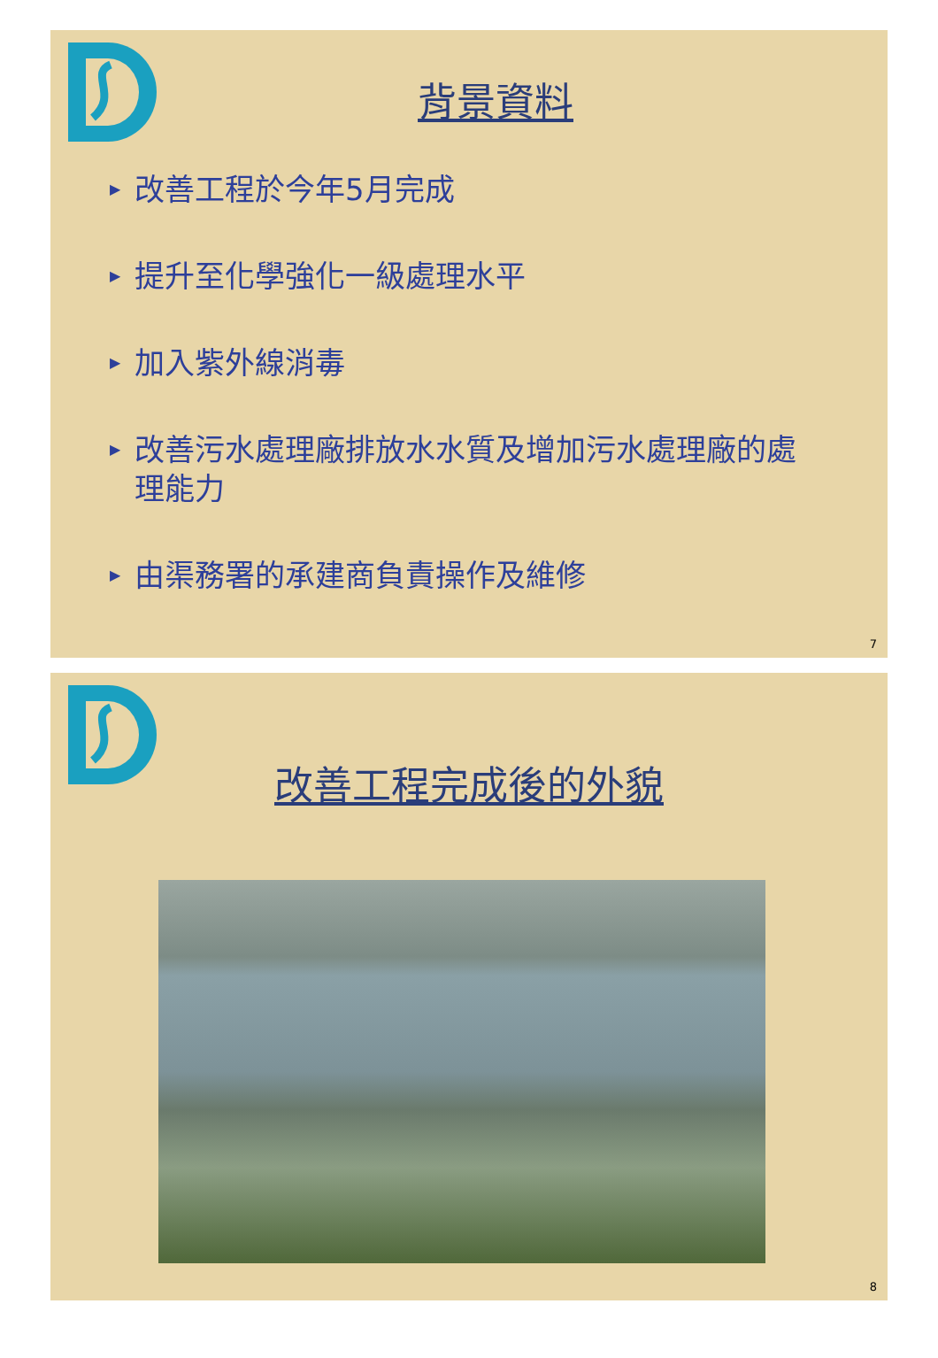背景資料
▶ 改善工程於今年5月完成
▶ 提升至化學強化一級處理水平
▶ 加入紫外線消毒
▶ 改善污水處理廠排放水水質及增加污水處理廠的處理能力
▶ 由渠務署的承建商負責操作及維修
7
改善工程完成後的外貌
8